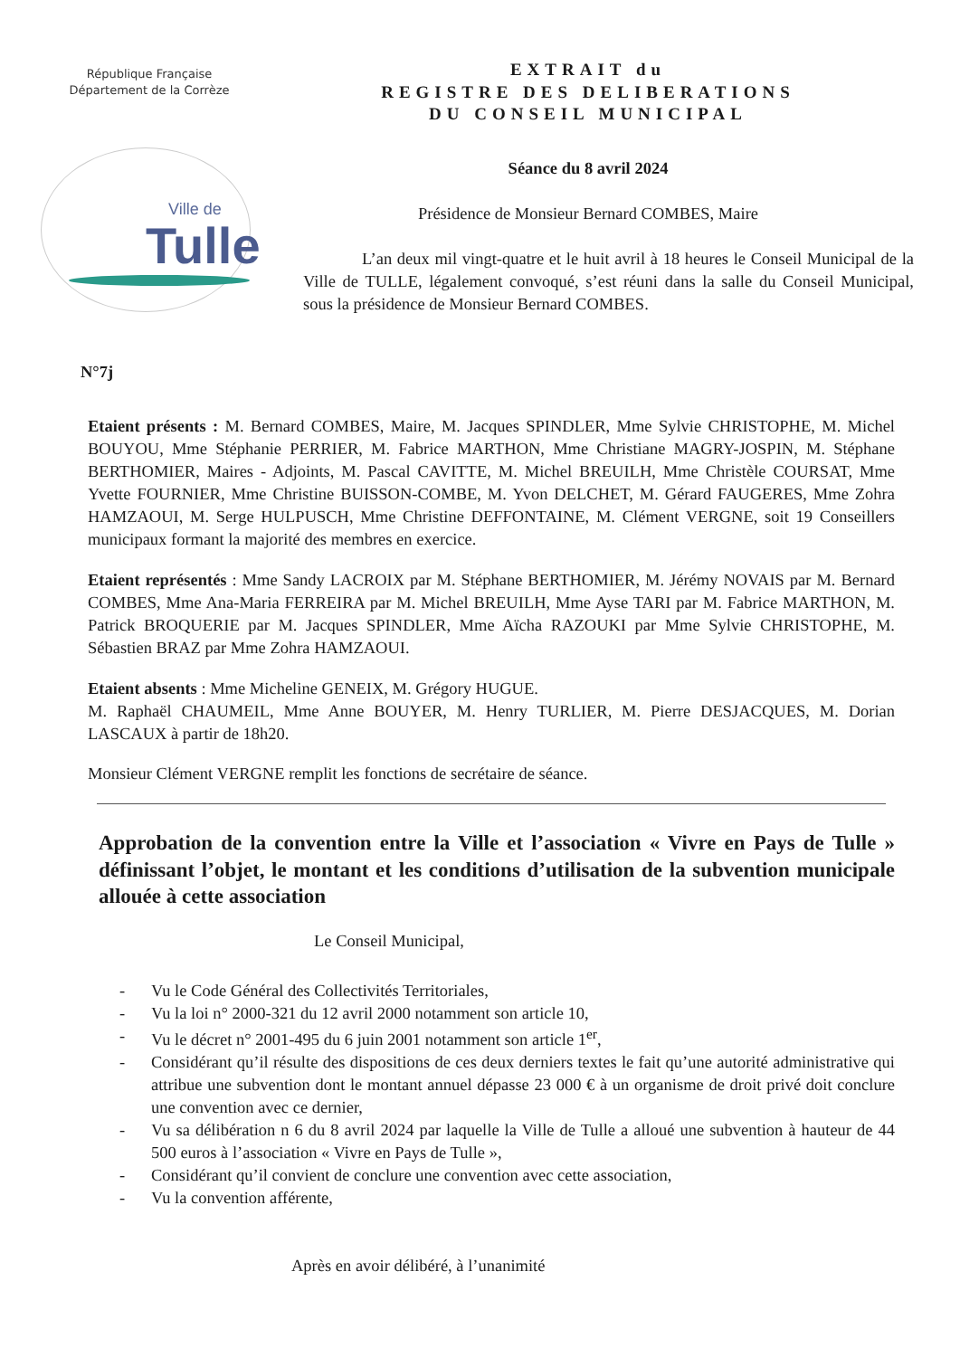République Française
Département de la Corrèze
Ville de
Tulle
EXTRAIT du
REGISTRE DES DELIBERATIONS
DU CONSEIL MUNICIPAL
Séance du 8 avril 2024
Présidence de Monsieur Bernard COMBES, Maire
L’an deux mil vingt-quatre et le huit avril à 18 heures le Conseil Municipal de la Ville de TULLE, légalement convoqué, s’est réuni dans la salle du Conseil Municipal, sous la présidence de Monsieur Bernard COMBES.
N°7j
Etaient présents : M. Bernard COMBES, Maire, M. Jacques SPINDLER, Mme Sylvie CHRISTOPHE, M. Michel BOUYOU, Mme Stéphanie PERRIER, M. Fabrice MARTHON, Mme Christiane MAGRY-JOSPIN, M. Stéphane BERTHOMIER, Maires - Adjoints, M. Pascal CAVITTE, M. Michel BREUILH, Mme Christèle COURSAT, Mme Yvette FOURNIER, Mme Christine BUISSON-COMBE, M. Yvon DELCHET, M. Gérard FAUGERES, Mme Zohra HAMZAOUI, M. Serge HULPUSCH, Mme Christine DEFFONTAINE, M. Clément VERGNE, soit 19 Conseillers municipaux formant la majorité des membres en exercice.
Etaient représentés : Mme Sandy LACROIX par M. Stéphane BERTHOMIER, M. Jérémy NOVAIS par M. Bernard COMBES, Mme Ana-Maria FERREIRA par M. Michel BREUILH, Mme Ayse TARI par M. Fabrice MARTHON, M. Patrick BROQUERIE par M. Jacques SPINDLER, Mme Aïcha RAZOUKI par Mme Sylvie CHRISTOPHE, M. Sébastien BRAZ par Mme Zohra HAMZAOUI.
Etaient absents : Mme Micheline GENEIX, M. Grégory HUGUE.
M. Raphaël CHAUMEIL, Mme Anne BOUYER, M. Henry TURLIER, M. Pierre DESJACQUES, M. Dorian LASCAUX à partir de 18h20.
Monsieur Clément VERGNE remplit les fonctions de secrétaire de séance.
Approbation de la convention entre la Ville et l’association « Vivre en Pays de Tulle » définissant l’objet, le montant et les conditions d’utilisation de la subvention municipale allouée à cette association
Le Conseil Municipal,
- Vu le Code Général des Collectivités Territoriales,
- Vu la loi n° 2000-321 du 12 avril 2000 notamment son article 10,
- Vu le décret n° 2001-495 du 6 juin 2001 notamment son article 1<sup>er</sup>,
- Considérant qu’il résulte des dispositions de ces deux derniers textes le fait qu’une autorité administrative qui attribue une subvention dont le montant annuel dépasse 23 000 € à un organisme de droit privé doit conclure une convention avec ce dernier,
- Vu sa délibération n 6 du 8 avril 2024 par laquelle la Ville de Tulle a alloué une subvention à hauteur de 44 500 euros à l’association « Vivre en Pays de Tulle »,
- Considérant qu’il convient de conclure une convention avec cette association,
- Vu la convention afférente,
Après en avoir délibéré, à l’unanimité